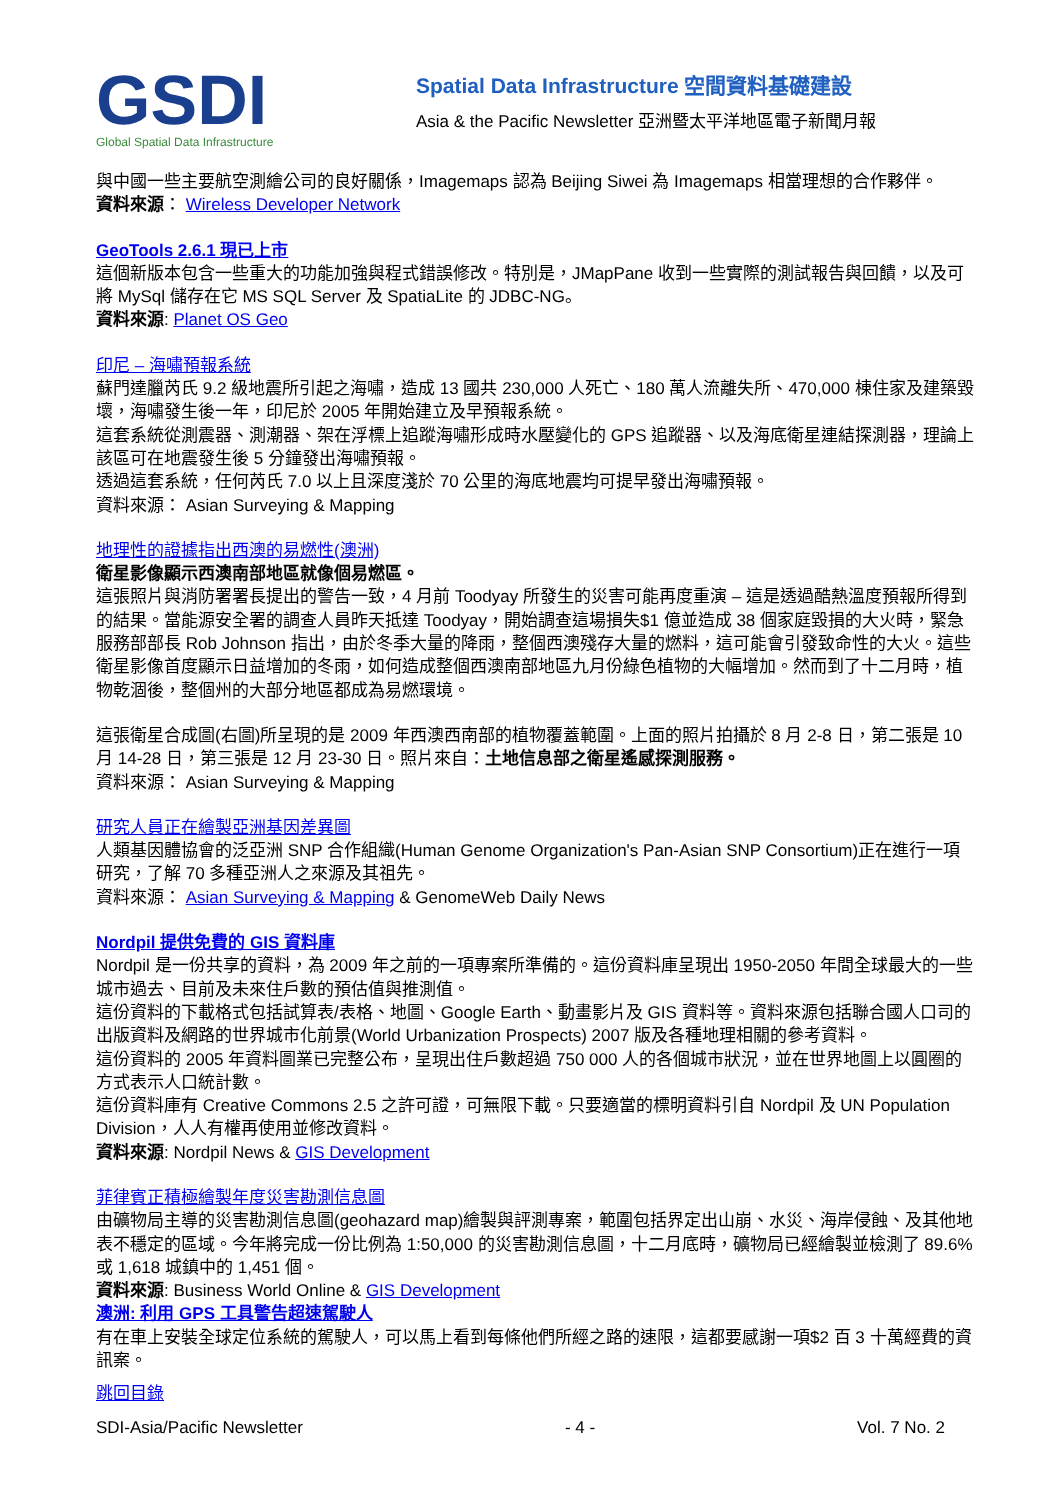GSDI
Global Spatial Data Infrastructure
Spatial Data Infrastructure 空間資料基礎建設
Asia & the Pacific Newsletter 亞洲暨太平洋地區電子新聞月報
與中國一些主要航空測繪公司的良好關係，Imagemaps 認為 Beijing Siwei 為 Imagemaps 相當理想的合作夥伴。
資料來源： Wireless Developer Network
GeoTools 2.6.1 現已上市
這個新版本包含一些重大的功能加強與程式錯誤修改。特別是，JMapPane 收到一些實際的測試報告與回饋，以及可將 MySql 儲存在它 MS SQL Server 及 SpatiaLite 的 JDBC-NG。
資料來源: Planet OS Geo
印尼 – 海嘯預報系統
蘇門達臘芮氏 9.2 級地震所引起之海嘯，造成 13 國共 230,000 人死亡、180 萬人流離失所、470,000 棟住家及建築毀壞，海嘯發生後一年，印尼於 2005 年開始建立及早預報系統。
這套系統從測震器、測潮器、架在浮標上追蹤海嘯形成時水壓變化的 GPS 追蹤器、以及海底衛星連結探測器，理論上該區可在地震發生後 5 分鐘發出海嘯預報。
透過這套系統，任何芮氏 7.0 以上且深度淺於 70 公里的海底地震均可提早發出海嘯預報。
資料來源： Asian Surveying & Mapping
地理性的證據指出西澳的易燃性(澳洲)
衛星影像顯示西澳南部地區就像個易燃區。
這張照片與消防署署長提出的警告一致，4 月前 Toodyay 所發生的災害可能再度重演 – 這是透過酷熱溫度預報所得到的結果。當能源安全署的調查人員昨天抵達 Toodyay，開始調查這場損失$1 億並造成 38 個家庭毀損的大火時，緊急服務部部長 Rob Johnson 指出，由於冬季大量的降雨，整個西澳殘存大量的燃料，這可能會引發致命性的大火。這些衛星影像首度顯示日益增加的冬雨，如何造成整個西澳南部地區九月份綠色植物的大幅增加。然而到了十二月時，植物乾涸後，整個州的大部分地區都成為易燃環境。
這張衛星合成圖(右圖)所呈現的是 2009 年西澳西南部的植物覆蓋範圍。上面的照片拍攝於 8 月 2-8 日，第二張是 10 月 14-28 日，第三張是 12 月 23-30 日。照片來自：土地信息部之衛星遙感探測服務。
資料來源： Asian Surveying & Mapping
研究人員正在繪製亞洲基因差異圖
人類基因體協會的泛亞洲 SNP 合作組織(Human Genome Organization's Pan-Asian SNP Consortium)正在進行一項研究，了解 70 多種亞洲人之來源及其祖先。
資料來源： Asian Surveying & Mapping & GenomeWeb Daily News
Nordpil 提供免費的 GIS 資料庫
Nordpil 是一份共享的資料，為 2009 年之前的一項專案所準備的。這份資料庫呈現出 1950-2050 年間全球最大的一些城市過去、目前及未來住戶數的預估值與推測值。
這份資料的下載格式包括試算表/表格、地圖、Google Earth、動畫影片及 GIS 資料等。資料來源包括聯合國人口司的出版資料及網路的世界城市化前景(World Urbanization Prospects) 2007 版及各種地理相關的參考資料。
這份資料的 2005 年資料圖業已完整公布，呈現出住戶數超過 750 000 人的各個城市狀況，並在世界地圖上以圓圈的方式表示人口統計數。
這份資料庫有 Creative Commons 2.5 之許可證，可無限下載。只要適當的標明資料引自 Nordpil 及 UN Population Division，人人有權再使用並修改資料。
資料來源: Nordpil News & GIS Development
菲律賓正積極繪製年度災害勘測信息圖
由礦物局主導的災害勘測信息圖(geohazard map)繪製與評測專案，範圍包括界定出山崩、水災、海岸侵蝕、及其他地表不穩定的區域。今年將完成一份比例為 1:50,000 的災害勘測信息圖，十二月底時，礦物局已經繪製並檢測了 89.6% 或 1,618 城鎮中的 1,451 個。
資料來源: Business World Online & GIS Development
澳洲: 利用 GPS 工具警告超速駕駛人
有在車上安裝全球定位系統的駕駛人，可以馬上看到每條他們所經之路的速限，這都要感謝一項$2 百 3 十萬經費的資訊案。
跳回目錄
SDI-Asia/Pacific Newsletter - 4 - Vol. 7 No. 2